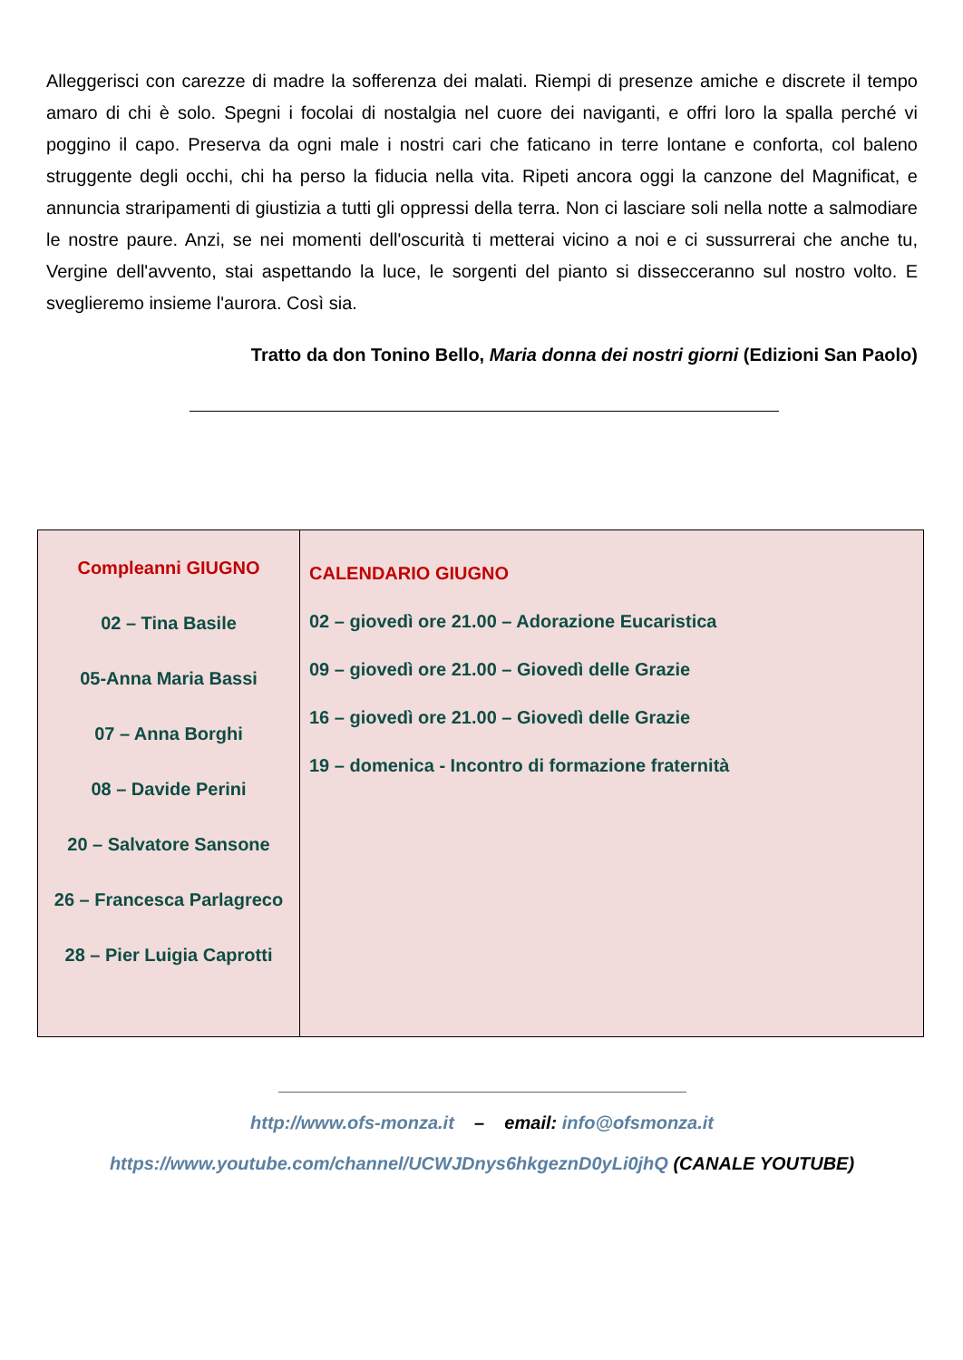Alleggerisci con carezze di madre la sofferenza dei malati. Riempi di presenze amiche e discrete il tempo amaro di chi è solo. Spegni i focolai di nostalgia nel cuore dei naviganti, e offri loro la spalla perché vi poggino il capo. Preserva da ogni male i nostri cari che faticano in terre lontane e conforta, col baleno struggente degli occhi, chi ha perso la fiducia nella vita. Ripeti ancora oggi la canzone del Magnificat, e annuncia straripamenti di giustizia a tutti gli oppressi della terra. Non ci lasciare soli nella notte a salmodiare le nostre paure. Anzi, se nei momenti dell'oscurità ti metterai vicino a noi e ci sussurrerai che anche tu, Vergine dell'avvento, stai aspettando la luce, le sorgenti del pianto si dissecceranno sul nostro volto. E sveglieremo insieme l'aurora. Così sia.
Tratto da don Tonino Bello, Maria donna dei nostri giorni (Edizioni San Paolo)
| Compleanni GIUGNO 02 – Tina Basile 05-Anna Maria Bassi 07 – Anna Borghi 08 – Davide Perini 20 – Salvatore Sansone 26 – Francesca Parlagreco 28 – Pier Luigia Caprotti | CALENDARIO GIUGNO 02 – giovedì ore 21.00 – Adorazione Eucaristica 09 – giovedì ore 21.00 – Giovedì delle Grazie 16 – giovedì ore 21.00 – Giovedì delle Grazie 19 – domenica - Incontro di formazione fraternità |
http://www.ofs-monza.it – email: info@ofsmonza.it
https://www.youtube.com/channel/UCWJDnys6hkgeznD0yLi0jhQ (CANALE YOUTUBE)